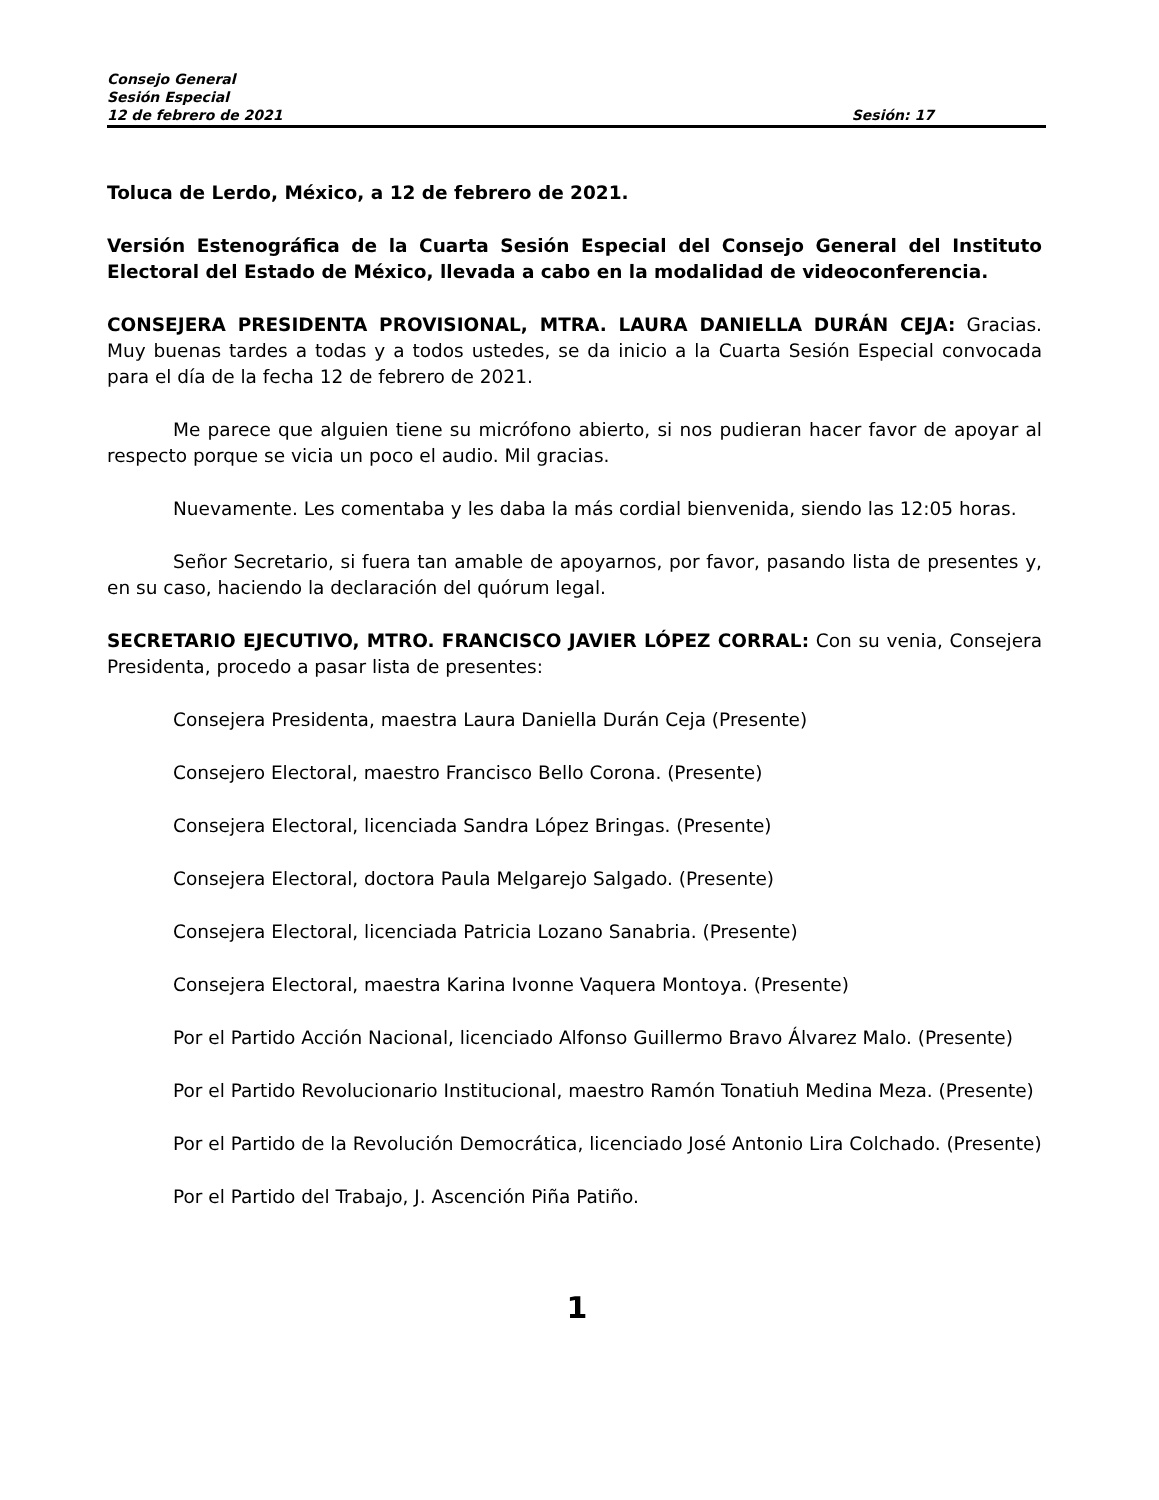Consejo General
Sesión Especial
12 de febrero de 2021 Sesión: 17
Toluca de Lerdo, México, a 12 de febrero de 2021.
Versión Estenográfica de la Cuarta Sesión Especial del Consejo General del Instituto Electoral del Estado de México, llevada a cabo en la modalidad de videoconferencia.
CONSEJERA PRESIDENTA PROVISIONAL, MTRA. LAURA DANIELLA DURÁN CEJA: Gracias. Muy buenas tardes a todas y a todos ustedes, se da inicio a la Cuarta Sesión Especial convocada para el día de la fecha 12 de febrero de 2021.
Me parece que alguien tiene su micrófono abierto, si nos pudieran hacer favor de apoyar al respecto porque se vicia un poco el audio. Mil gracias.
Nuevamente. Les comentaba y les daba la más cordial bienvenida, siendo las 12:05 horas.
Señor Secretario, si fuera tan amable de apoyarnos, por favor, pasando lista de presentes y, en su caso, haciendo la declaración del quórum legal.
SECRETARIO EJECUTIVO, MTRO. FRANCISCO JAVIER LÓPEZ CORRAL: Con su venia, Consejera Presidenta, procedo a pasar lista de presentes:
Consejera Presidenta, maestra Laura Daniella Durán Ceja (Presente)
Consejero Electoral, maestro Francisco Bello Corona. (Presente)
Consejera Electoral, licenciada Sandra López Bringas. (Presente)
Consejera Electoral, doctora Paula Melgarejo Salgado. (Presente)
Consejera Electoral, licenciada Patricia Lozano Sanabria. (Presente)
Consejera Electoral, maestra Karina Ivonne Vaquera Montoya. (Presente)
Por el Partido Acción Nacional, licenciado Alfonso Guillermo Bravo Álvarez Malo. (Presente)
Por el Partido Revolucionario Institucional, maestro Ramón Tonatiuh Medina Meza. (Presente)
Por el Partido de la Revolución Democrática, licenciado José Antonio Lira Colchado. (Presente)
Por el Partido del Trabajo, J. Ascención Piña Patiño.
1